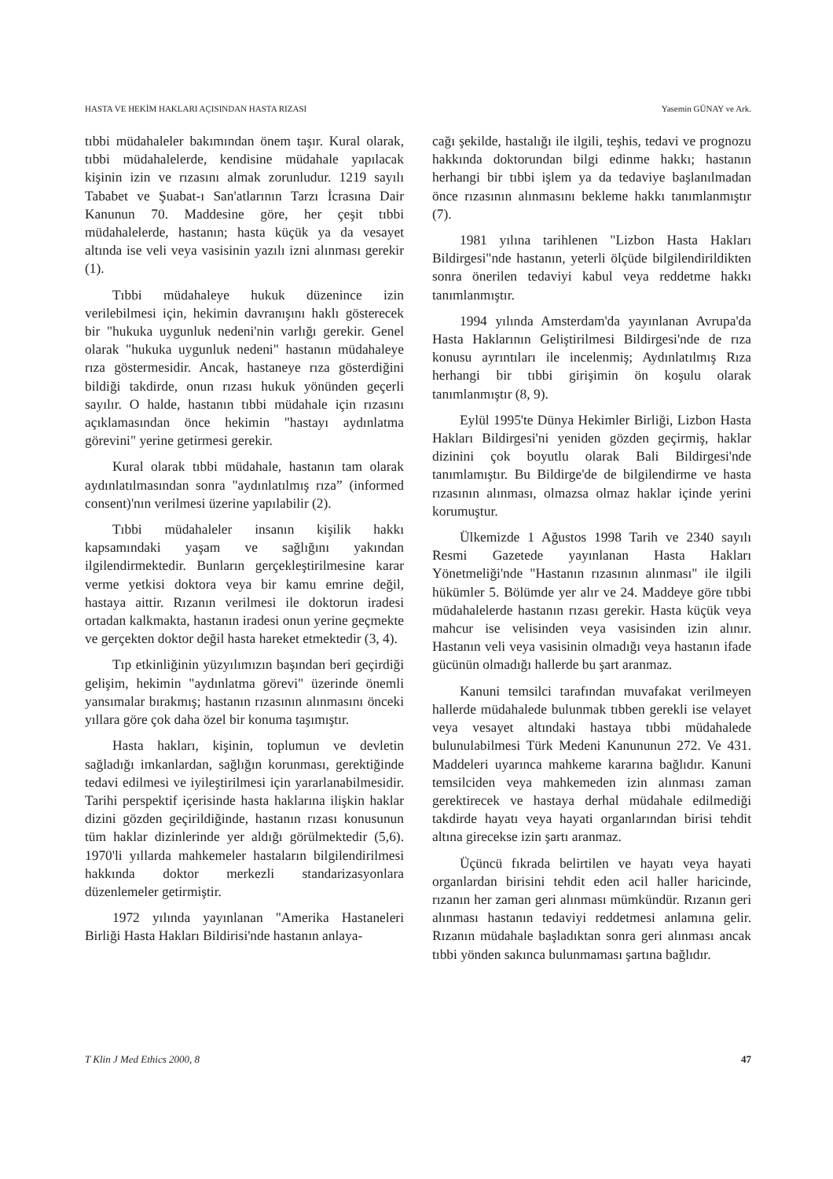HASTA VE HEKİM HAKLARI AÇISINDAN HASTA RIZASI Yasemin GÜNAY ve Ark.
tıbbi müdahaleler bakımından önem taşır. Kural olarak, tıbbi müdahalelerde, kendisine müdahale yapılacak kişinin izin ve rızasını almak zorunludur. 1219 sayılı Tababet ve Şuabat-ı San'atlarının Tarzı İcrasına Dair Kanunun 70. Maddesine göre, her çeşit tıbbi müdahalelerde, hastanın; hasta küçük ya da vesayet altında ise veli veya vasisinin yazılı izni alınması gerekir (1).
Tıbbi müdahaleye hukuk düzenince izin verilebilmesi için, hekimin davranışını haklı gösterecek bir "hukuka uygunluk nedeni'nin varlığı gerekir. Genel olarak "hukuka uygunluk nedeni" hastanın müdahaleye rıza göstermesidir. Ancak, hastaneye rıza gösterdiğini bildiği takdirde, onun rızası hukuk yönünden geçerli sayılır. O halde, hastanın tıbbi müdahale için rızasını açıklamasından önce hekimin "hastayı aydınlatma görevini" yerine getirmesi gerekir.
Kural olarak tıbbi müdahale, hastanın tam olarak aydınlatılmasından sonra "aydınlatılmış rıza” (informed consent)'nın verilmesi üzerine yapılabilir (2).
Tıbbi müdahaleler insanın kişilik hakkı kapsamındaki yaşam ve sağlığını yakından ilgilendirmektedir. Bunların gerçekleştirilmesine karar verme yetkisi doktora veya bir kamu emrine değil, hastaya aittir. Rızanın verilmesi ile doktorun iradesi ortadan kalkmakta, hastanın iradesi onun yerine geçmekte ve gerçekten doktor değil hasta hareket etmektedir (3, 4).
Tıp etkinliğinin yüzyılımızın başından beri geçirdiği gelişim, hekimin "aydınlatma görevi" üzerinde önemli yansımalar bırakmış; hastanın rızasının alınmasını önceki yıllara göre çok daha özel bir konuma taşımıştır.
Hasta hakları, kişinin, toplumun ve devletin sağladığı imkanlardan, sağlığın korunması, gerektiğinde tedavi edilmesi ve iyileştirilmesi için yararlanabilmesidir. Tarihi perspektif içerisinde hasta haklarına ilişkin haklar dizini gözden geçirildiğinde, hastanın rızası konusunun tüm haklar dizinlerinde yer aldığı görülmektedir (5,6). 1970'li yıllarda mahkemeler hastaların bilgilendirilmesi hakkında doktor merkezli standarizasyonlara düzenlemeler getirmiştir.
1972 yılında yayınlanan "Amerika Hastaneleri Birliği Hasta Hakları Bildirisi'nde hastanın anlaya-
cağı şekilde, hastalığı ile ilgili, teşhis, tedavi ve prognozu hakkında doktorundan bilgi edinme hakkı; hastanın herhangi bir tıbbi işlem ya da tedaviye başlanılmadan önce rızasının alınmasını bekleme hakkı tanımlanmıştır (7).
1981 yılına tarihlenen "Lizbon Hasta Hakları Bildirgesi"nde hastanın, yeterli ölçüde bilgilendirildikten sonra önerilen tedaviyi kabul veya reddetme hakkı tanımlanmıştır.
1994 yılında Amsterdam'da yayınlanan Avrupa'da Hasta Haklarının Geliştirilmesi Bildirgesi'nde de rıza konusu ayrıntıları ile incelenmiş; Aydınlatılmış Rıza herhangi bir tıbbi girişimin ön koşulu olarak tanımlanmıştır (8, 9).
Eylül 1995'te Dünya Hekimler Birliği, Lizbon Hasta Hakları Bildirgesi'ni yeniden gözden geçirmiş, haklar dizinini çok boyutlu olarak Bali Bildirgesi'nde tanımlamıştır. Bu Bildirge'de de bilgilendirme ve hasta rızasının alınması, olmazsa olmaz haklar içinde yerini korumuştur.
Ülkemizde 1 Ağustos 1998 Tarih ve 2340 sayılı Resmi Gazetede yayınlanan Hasta Hakları Yönetmeliği'nde "Hastanın rızasının alınması" ile ilgili hükümler 5. Bölümde yer alır ve 24. Maddeye göre tıbbi müdahalelerde hastanın rızası gerekir. Hasta küçük veya mahcur ise velisinden veya vasisinden izin alınır. Hastanın veli veya vasisinin olmadığı veya hastanın ifade gücünün olmadığı hallerde bu şart aranmaz.
Kanuni temsilci tarafından muvafakat verilmeyen hallerde müdahalede bulunmak tıbben gerekli ise velayet veya vesayet altındaki hastaya tıbbi müdahalede bulunulabilmesi Türk Medeni Kanununun 272. Ve 431. Maddeleri uyarınca mahkeme kararına bağlıdır. Kanuni temsilciden veya mahkemeden izin alınması zaman gerektirecek ve hastaya derhal müdahale edilmediği takdirde hayatı veya hayati organlarından birisi tehdit altına girecekse izin şartı aranmaz.
Üçüncü fıkrada belirtilen ve hayatı veya hayati organlardan birisini tehdit eden acil haller haricinde, rızanın her zaman geri alınması mümkündür. Rızanın geri alınması hastanın tedaviyi reddetmesi anlamına gelir. Rızanın müdahale başladıktan sonra geri alınması ancak tıbbi yönden sakınca bulunmaması şartına bağlıdır.
T Klin J Med Ethics 2000, 8 47